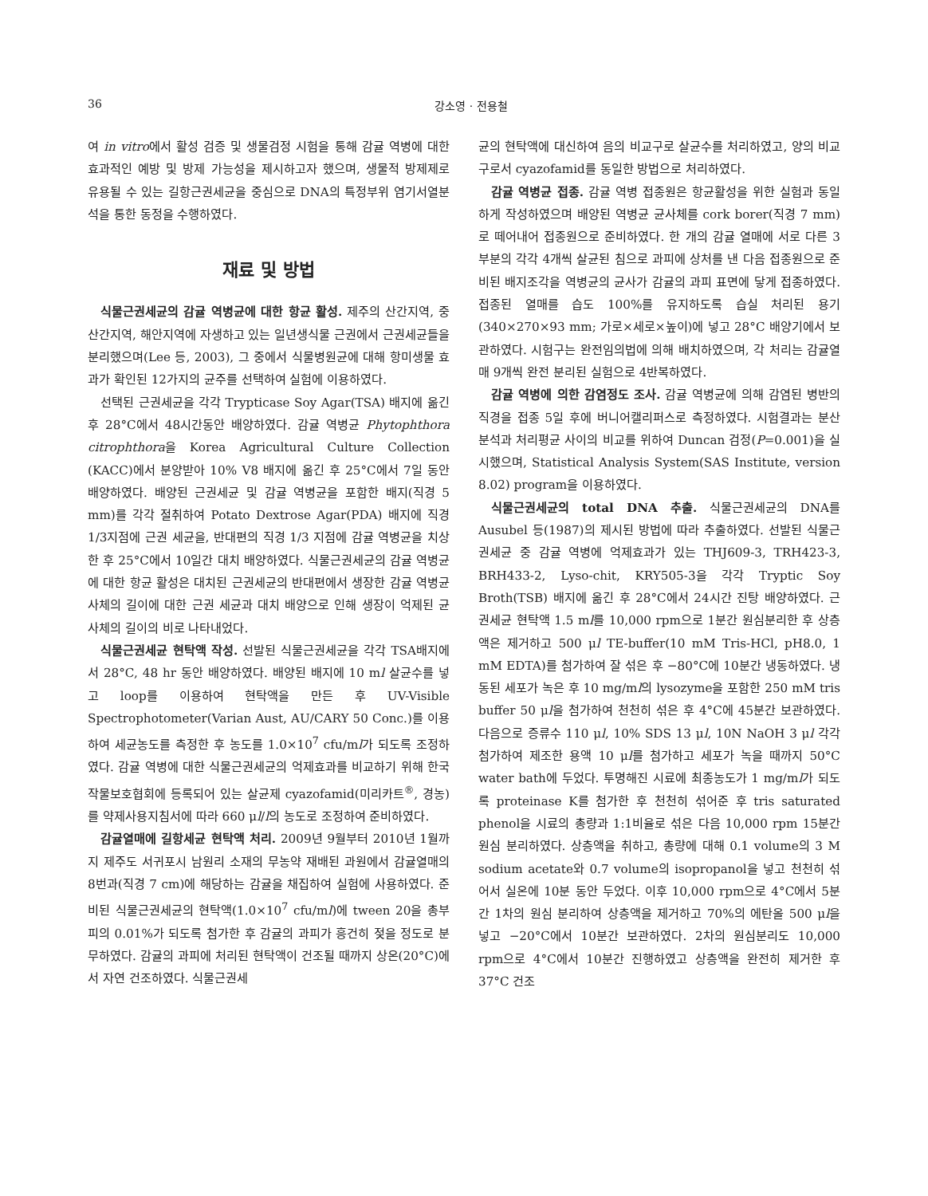36 강소영 · 전용철
여 in vitro에서 활성 검증 및 생물검정 시험을 통해 감귤 역병에 대한 효과적인 예방 및 방제 가능성을 제시하고자 했으며, 생물적 방제제로 유용될 수 있는 길항근권세균을 중심으로 DNA의 특정부위 염기서열분석을 통한 동정을 수행하였다.
재료 및 방법
식물근권세균의 감귤 역병균에 대한 항균 활성. 제주의 산간지역, 중산간지역, 해안지역에 자생하고 있는 일년생식물 근권에서 근권세균들을 분리했으며(Lee 등, 2003), 그 중에서 식물병원균에 대해 항미생물 효과가 확인된 12가지의 균주를 선택하여 실험에 이용하였다.
선택된 근권세균을 각각 Trypticase Soy Agar(TSA) 배지에 옮긴 후 28°C에서 48시간동안 배양하였다. 감귤 역병균 Phytophthora citrophthora을 Korea Agricultural Culture Collection (KACC)에서 분양받아 10% V8 배지에 옮긴 후 25°C에서 7일 동안 배양하였다. 배양된 근권세균 및 감귤 역병균을 포함한 배지(직경 5 mm)를 각각 절취하여 Potato Dextrose Agar(PDA) 배지에 직경 1/3지점에 근권 세균을, 반대편의 직경 1/3 지점에 감귤 역병균을 치상한 후 25°C에서 10일간 대치 배양하였다. 식물근권세균의 감귤 역병균에 대한 항균 활성은 대치된 근권세균의 반대편에서 생장한 감귤 역병균사체의 길이에 대한 근권 세균과 대치 배양으로 인해 생장이 억제된 균사체의 길이의 비로 나타내었다.
식물근권세균 현탁액 작성. 선발된 식물근권세균을 각각 TSA배지에서 28°C, 48 hr 동안 배양하였다. 배양된 배지에 10 ml 살균수를 넣고 loop를 이용하여 현탁액을 만든 후 UV-Visible Spectrophotometer(Varian Aust, AU/CARY 50 Conc.)를 이용하여 세균농도를 측정한 후 농도를 1.0×10<sup>7</sup> cfu/ml가 되도록 조정하였다. 감귤 역병에 대한 식물근권세균의 억제효과를 비교하기 위해 한국작물보호협회에 등록되어 있는 살균제 cyazofamid(미리카트<sup>®</sup>, 경농)를 약제사용지침서에 따라 660 μl/l의 농도로 조정하여 준비하였다.
감귤열매에 길항세균 현탁액 처리. 2009년 9월부터 2010년 1월까지 제주도 서귀포시 남원리 소재의 무농약 재배된 과원에서 감귤열매의 8번과(직경 7 cm)에 해당하는 감귤을 채집하여 실험에 사용하였다. 준비된 식물근권세균의 현탁액(1.0×10<sup>7</sup> cfu/ml)에 tween 20을 총부피의 0.01%가 되도록 첨가한 후 감귤의 과피가 흥건히 젖을 정도로 분무하였다. 감귤의 과피에 처리된 현탁액이 건조될 때까지 상온(20°C)에서 자연 건조하였다. 식물근권세
균의 현탁액에 대신하여 음의 비교구로 살균수를 처리하였고, 양의 비교구로서 cyazofamid를 동일한 방법으로 처리하였다.
감귤 역병균 접종. 감귤 역병 접종원은 항균활성을 위한 실험과 동일하게 작성하였으며 배양된 역병균 균사체를 cork borer(직경 7 mm)로 떼어내어 접종원으로 준비하였다. 한 개의 감귤 열매에 서로 다른 3부분의 각각 4개씩 살균된 침으로 과피에 상처를 낸 다음 접종원으로 준비된 배지조각을 역병균의 균사가 감귤의 과피 표면에 닿게 접종하였다. 접종된 열매를 습도 100%를 유지하도록 습실 처리된 용기(340×270×93 mm; 가로×세로×높이)에 넣고 28°C 배양기에서 보관하였다. 시험구는 완전임의법에 의해 배치하였으며, 각 처리는 감귤열매 9개씩 완전 분리된 실험으로 4반복하였다.
감귤 역병에 의한 감염정도 조사. 감귤 역병균에 의해 감염된 병반의 직경을 접종 5일 후에 버니어캘리퍼스로 측정하였다. 시험결과는 분산분석과 처리평균 사이의 비교를 위하여 Duncan 검정(P=0.001)을 실시했으며, Statistical Analysis System(SAS Institute, version 8.02) program을 이용하였다.
식물근권세균의 total DNA 추출. 식물근권세균의 DNA를 Ausubel 등(1987)의 제시된 방법에 따라 추출하였다. 선발된 식물근권세균 중 감귤 역병에 억제효과가 있는 THJ609-3, TRH423-3, BRH433-2, Lyso-chit, KRY505-3을 각각 Tryptic Soy Broth(TSB) 배지에 옮긴 후 28°C에서 24시간 진탕 배양하였다. 근권세균 현탁액 1.5 ml를 10,000 rpm으로 1분간 원심분리한 후 상층액은 제거하고 500 μl TE-buffer(10 mM Tris-HCl, pH8.0, 1 mM EDTA)를 첨가하여 잘 섞은 후 −80°C에 10분간 냉동하였다. 냉동된 세포가 녹은 후 10 mg/ml의 lysozyme을 포함한 250 mM tris buffer 50 μl을 첨가하여 천천히 섞은 후 4°C에 45분간 보관하였다. 다음으로 증류수 110 μl, 10% SDS 13 μl, 10N NaOH 3 μl 각각 첨가하여 제조한 용액 10 μl를 첨가하고 세포가 녹을 때까지 50°C water bath에 두었다. 투명해진 시료에 최종농도가 1 mg/ml가 되도록 proteinase K를 첨가한 후 천천히 섞어준 후 tris saturated phenol을 시료의 총량과 1:1비율로 섞은 다음 10,000 rpm 15분간 원심 분리하였다. 상층액을 취하고, 총량에 대해 0.1 volume의 3 M sodium acetate와 0.7 volume의 isopropanol을 넣고 천천히 섞어서 실온에 10분 동안 두었다. 이후 10,000 rpm으로 4°C에서 5분간 1차의 원심 분리하여 상층액을 제거하고 70%의 에탄올 500 μl을 넣고 −20°C에서 10분간 보관하였다. 2차의 원심분리도 10,000 rpm으로 4°C에서 10분간 진행하였고 상층액을 완전히 제거한 후 37°C 건조